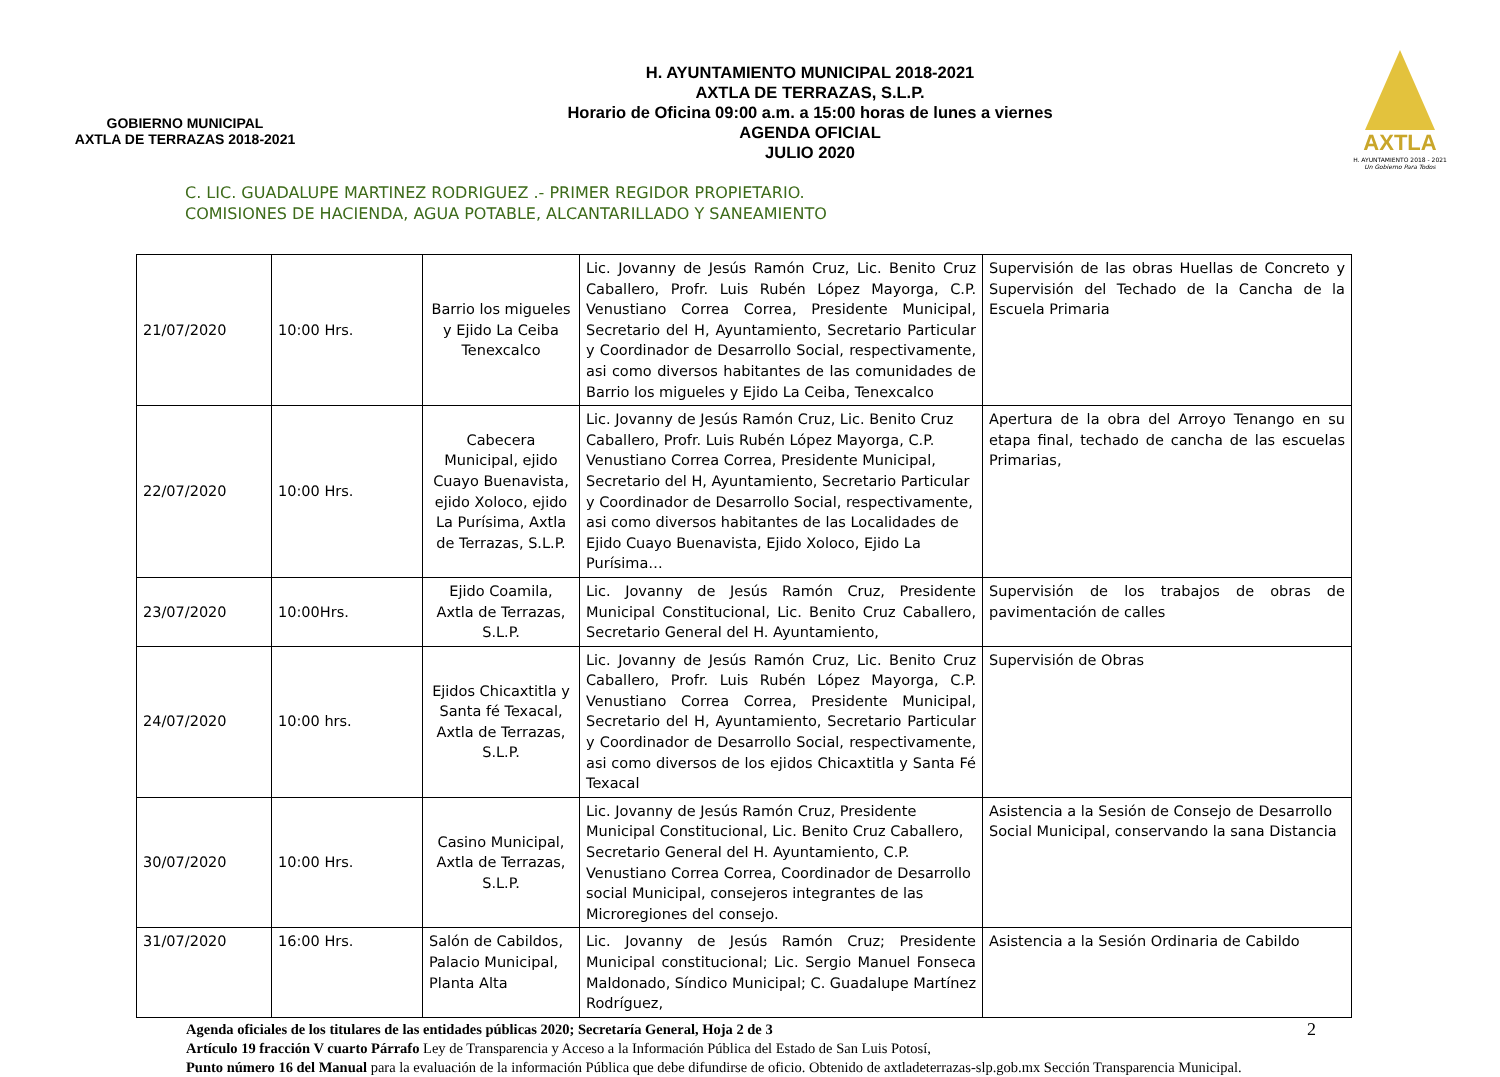GOBIERNO MUNICIPAL
AXTLA DE TERRAZAS 2018-2021
H. AYUNTAMIENTO MUNICIPAL 2018-2021
AXTLA DE TERRAZAS, S.L.P.
Horario de Oficina 09:00 a.m. a 15:00 horas de lunes a viernes
AGENDA OFICIAL
JULIO 2020
AXTLA
H. AYUNTAMIENTO 2018 - 2021
Un Gobierno Para Todos
C. LIC. GUADALUPE MARTINEZ RODRIGUEZ .- PRIMER REGIDOR PROPIETARIO.
COMISIONES DE HACIENDA, AGUA POTABLE, ALCANTARILLADO Y SANEAMIENTO
| 21/07/2020 | 10:00 Hrs. | Barrio los migueles y Ejido La Ceiba Tenexcalco | Lic. Jovanny de Jesús Ramón Cruz, Lic. Benito Cruz Caballero, Profr. Luis Rubén López Mayorga, C.P. Venustiano Correa Correa, Presidente Municipal, Secretario del H, Ayuntamiento, Secretario Particular y Coordinador de Desarrollo Social, respectivamente, asi como diversos habitantes de las comunidades de Barrio los migueles y Ejido La Ceiba, Tenexcalco | Supervisión de las obras Huellas de Concreto y Supervisión del Techado de la Cancha de la Escuela Primaria |
| 22/07/2020 | 10:00 Hrs. | Cabecera Municipal, ejido Cuayo Buenavista, ejido Xoloco, ejido La Purísima, Axtla de Terrazas, S.L.P. | Lic. Jovanny de Jesús Ramón Cruz, Lic. Benito Cruz Caballero, Profr. Luis Rubén López Mayorga, C.P. Venustiano Correa Correa, Presidente Municipal, Secretario del H, Ayuntamiento, Secretario Particular y Coordinador de Desarrollo Social, respectivamente, asi como diversos habitantes de las Localidades de Ejido Cuayo Buenavista, Ejido Xoloco, Ejido La Purísima… | Apertura de la obra del Arroyo Tenango en su etapa final, techado de cancha de las escuelas Primarias, |
| 23/07/2020 | 10:00Hrs. | Ejido Coamila, Axtla de Terrazas, S.L.P. | Lic. Jovanny de Jesús Ramón Cruz, Presidente Municipal Constitucional, Lic. Benito Cruz Caballero, Secretario General del H. Ayuntamiento, | Supervisión de los trabajos de obras de pavimentación de calles |
| 24/07/2020 | 10:00 hrs. | Ejidos Chicaxtitla y Santa fé Texacal, Axtla de Terrazas, S.L.P. | Lic. Jovanny de Jesús Ramón Cruz, Lic. Benito Cruz Caballero, Profr. Luis Rubén López Mayorga, C.P. Venustiano Correa Correa, Presidente Municipal, Secretario del H, Ayuntamiento, Secretario Particular y Coordinador de Desarrollo Social, respectivamente, asi como diversos de los ejidos Chicaxtitla y Santa Fé Texacal | Supervisión de Obras |
| 30/07/2020 | 10:00 Hrs. | Casino Municipal, Axtla de Terrazas, S.L.P. | Lic. Jovanny de Jesús Ramón Cruz, Presidente Municipal Constitucional, Lic. Benito Cruz Caballero, Secretario General del H. Ayuntamiento, C.P. Venustiano Correa Correa, Coordinador de Desarrollo social Municipal, consejeros integrantes de las Microregiones del consejo. | Asistencia a la Sesión de Consejo de Desarrollo Social Municipal, conservando la sana Distancia |
| 31/07/2020 | 16:00 Hrs. | Salón de Cabildos, Palacio Municipal, Planta Alta | Lic. Jovanny de Jesús Ramón Cruz; Presidente Municipal constitucional; Lic. Sergio Manuel Fonseca Maldonado, Síndico Municipal; C. Guadalupe Martínez Rodríguez, | Asistencia a la Sesión Ordinaria de Cabildo |
2 Agenda oficiales de los titulares de las entidades públicas 2020; Secretaría General, Hoja 2 de 3
Artículo 19 fracción V cuarto Párrafo Ley de Transparencia y Acceso a la Información Pública del Estado de San Luis Potosí,
Punto número 16 del Manual para la evaluación de la información Pública que debe difundirse de oficio. Obtenido de axtladeterrazas-slp.gob.mx Sección Transparencia Municipal.